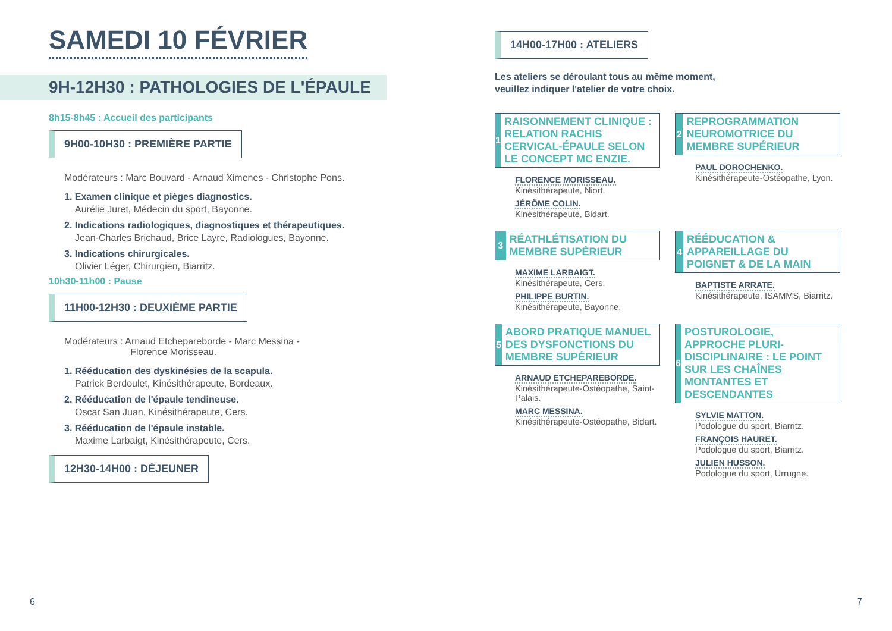SAMEDI 10 FÉVRIER
9H-12H30 : PATHOLOGIES DE L'ÉPAULE
8h15-8h45 : Accueil des participants
9H00-10H30 : PREMIÈRE PARTIE
Modérateurs : Marc Bouvard - Arnaud Ximenes - Christophe Pons.
1. Examen clinique et pièges diagnostics.
Aurélie Juret, Médecin du sport, Bayonne.
2. Indications radiologiques, diagnostiques et thérapeutiques.
Jean-Charles Brichaud, Brice Layre, Radiologues, Bayonne.
3. Indications chirurgicales.
Olivier Léger, Chirurgien, Biarritz.
10h30-11h00 : Pause
11H00-12H30 : DEUXIÈME PARTIE
Modérateurs : Arnaud Etchepareborde - Marc Messina -
Florence Morisseau.
1. Rééducation des dyskinésies de la scapula.
Patrick Berdoulet, Kinésithérapeute, Bordeaux.
2. Rééducation de l'épaule tendineuse.
Oscar San Juan, Kinésithérapeute, Cers.
3. Rééducation de l'épaule instable.
Maxime Larbaigt, Kinésithérapeute, Cers.
12H30-14H00 : DÉJEUNER
6
14H00-17H00 : ATELIERS
Les ateliers se déroulant tous au même moment,
veuillez indiquer l'atelier de votre choix.
1
RAISONNEMENT CLINIQUE : RELATION RACHIS CERVICAL-ÉPAULE SELON LE CONCEPT MC ENZIE.
FLORENCE MORISSEAU.
Kinésithérapeute, Niort.
JÉRÔME COLIN.
Kinésithérapeute, Bidart.
2
REPROGRAMMATION NEUROMOTRICE DU MEMBRE SUPÉRIEUR
PAUL DOROCHENKO.
Kinésithérapeute-Ostéopathe, Lyon.
3
RÉATHLÉTISATION DU MEMBRE SUPÉRIEUR
MAXIME LARBAIGT.
Kinésithérapeute, Cers.
PHILIPPE BURTIN.
Kinésithérapeute, Bayonne.
4
RÉÉDUCATION & APPAREILLAGE DU POIGNET & DE LA MAIN
BAPTISTE ARRATE.
Kinésithérapeute, ISAMMS, Biarritz.
5
ABORD PRATIQUE MANUEL DES DYSFONCTIONS DU MEMBRE SUPÉRIEUR
ARNAUD ETCHEPAREBORDE.
Kinésithérapeute-Ostéopathe, Saint-Palais.
MARC MESSINA.
Kinésithérapeute-Ostéopathe, Bidart.
6
POSTUROLOGIE, APPROCHE PLURI-DISCIPLINAIRE : LE POINT SUR LES CHAÎNES MONTANTES ET DESCENDANTES
SYLVIE MATTON.
Podologue du sport, Biarritz.
FRANÇOIS HAURET.
Podologue du sport, Biarritz.
JULIEN HUSSON.
Podologue du sport, Urrugne.
7